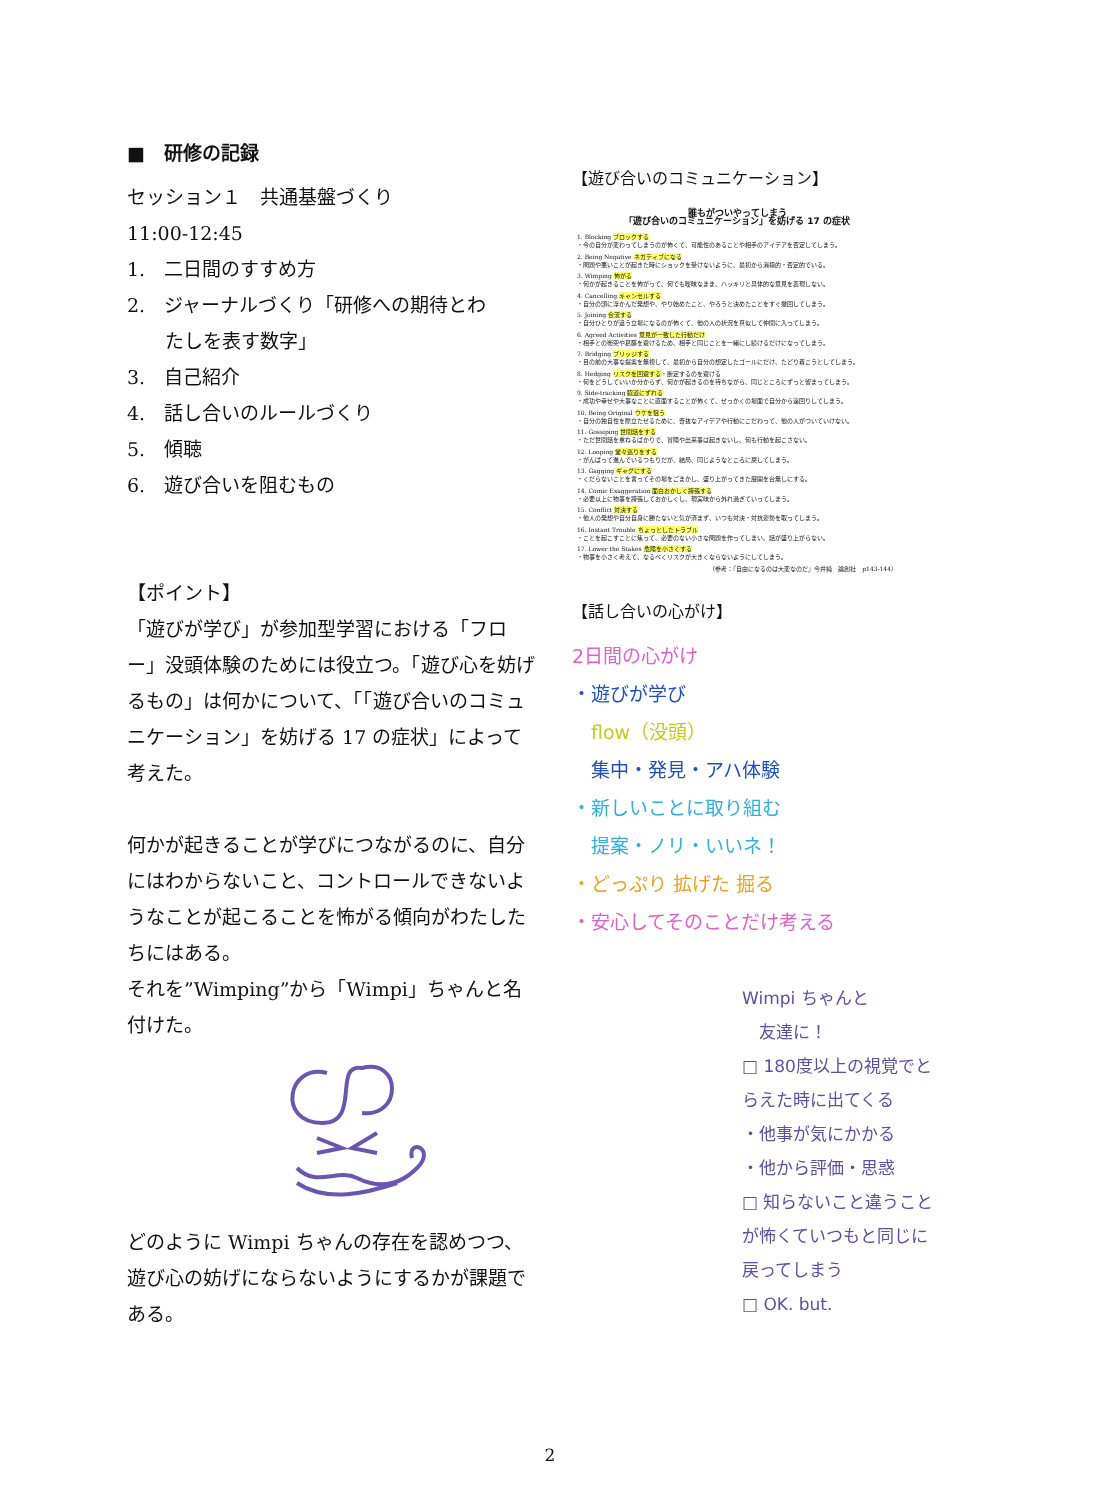■　研修の記録
セッション１　共通基盤づくり
11:00-12:45
1.　二日間のすすめ方
2.　ジャーナルづくり「研修への期待とわ
　　たしを表す数字」
3.　自己紹介
4.　話し合いのルールづくり
5.　傾聴
6.　遊び合いを阻むもの
【ポイント】
「遊びが学び」が参加型学習における「フロー」没頭体験のためには役立つ。「遊び心を妨げるもの」は何かについて、「「遊び合いのコミュニケーション」を妨げる 17 の症状」によって考えた。
何かが起きることが学びにつながるのに、自分にはわからないこと、コントロールできないようなことが起こることを怖がる傾向がわたしたちにはある。
それを”Wimping”から「Wimpi」ちゃんと名付けた。
どのように Wimpi ちゃんの存在を認めつつ、遊び心の妨げにならないようにするかが課題である。
【遊び合いのコミュニケーション】
誰もがついやってしまう
「遊び合いのコミュニケーション」を妨げる 17 の症状
1. Blocking ブロックする
・今の自分が変わってしまうのが怖くて、可能性のあることや相手のアイデアを否定してしまう。
2. Being Negative ネガティブになる
・問題や悪いことが起きた時にショックを受けないように、最初から消極的・否定的でいる。
3. Wimping 怖がる
・何かが起きることを怖がって、何でも曖昧なまま、ハッキリと具体的な意見を表現しない。
4. Cancelling キャンセルする
・自分の頭に浮かんだ発想や、やり始めたこと、やろうと決めたことをすぐ撤回してしまう。
5. Joining 合流する
・自分ひとりが違う立場になるのが怖くて、他の人の状況を真似して仲間に入ってしまう。
6. Agreed Activities 意見が一致した行動だけ
・相手との衝突や葛藤を避けるため、相手と同じことを一緒にし続けるだけになってしまう。
7. Bridging ブリッジする
・目の前の大事な提案を無視して、最初から自分の想定したゴールにだけ、たどり着こうとしてしまう。
8. Hedging リスクを回避する・断定するのを避ける
・何をどうしていいか分からず、何かが起きるのを待ちながら、同じところにずっと留まってしまう。
9. Side-tracking 脇道にずれる
・成功や幸せや大事なことに直面することが怖くて、せっかくの場面で自分から遠回りしてしまう。
10. Being Original ウケを狙う
・自分の独自性を際立たせるために、奇抜なアイデアや行動にこだわって、他の人がついていけない。
11. Gossiping 世間話をする
・ただ世間話を重ねるばかりで、冒険や出来事は起きないし、何も行動を起こさない。
12. Looping 堂々巡りをする
・がんばって進んでいるつもりだが、結局、同じようなところに戻してしまう。
13. Gagging ギャグにする
・くだらないことを言ってその場をごまかし、盛り上がってきた展開を台無しにする。
14. Comic Exaggeration 面白おかしく誇張する
・必要以上に物事を誇張しておかしくし、現実味から外れ過ぎていってしまう。
15. Conflict 対決する
・他人の発想や自分自身に勝たないと気が済まず、いつも対決・対抗姿勢を取ってしまう。
16. Instant Trouble ちょっとしたトラブル
・ことを起こすことに焦って、必要のない小さな問題を作ってしまい、話が盛り上がらない。
17. Lower the Stakes 危険を小さくする
・物事を小さく考えて、なるべくリスクが大きくならないようにしてしまう。
（参考：『自由になるのは大変なのだ』今井純　論創社　p143-144）
【話し合いの心がけ】
2日間の心がけ
・遊びが学び
　flow（没頭）
　集中・発見・アハ体験
・新しいことに取り組む
　提案・ノリ・いいネ！
・どっぷり 拡げた 掘る
・安心してそのことだけ考える
Wimpi ちゃんと
　友達に！
□ 180度以上の視覚でとらえた時に出てくる
・他事が気にかかる
・他から評価・思惑
□ 知らないこと違うことが怖くていつもと同じに戻ってしまう
□ OK. but.
2